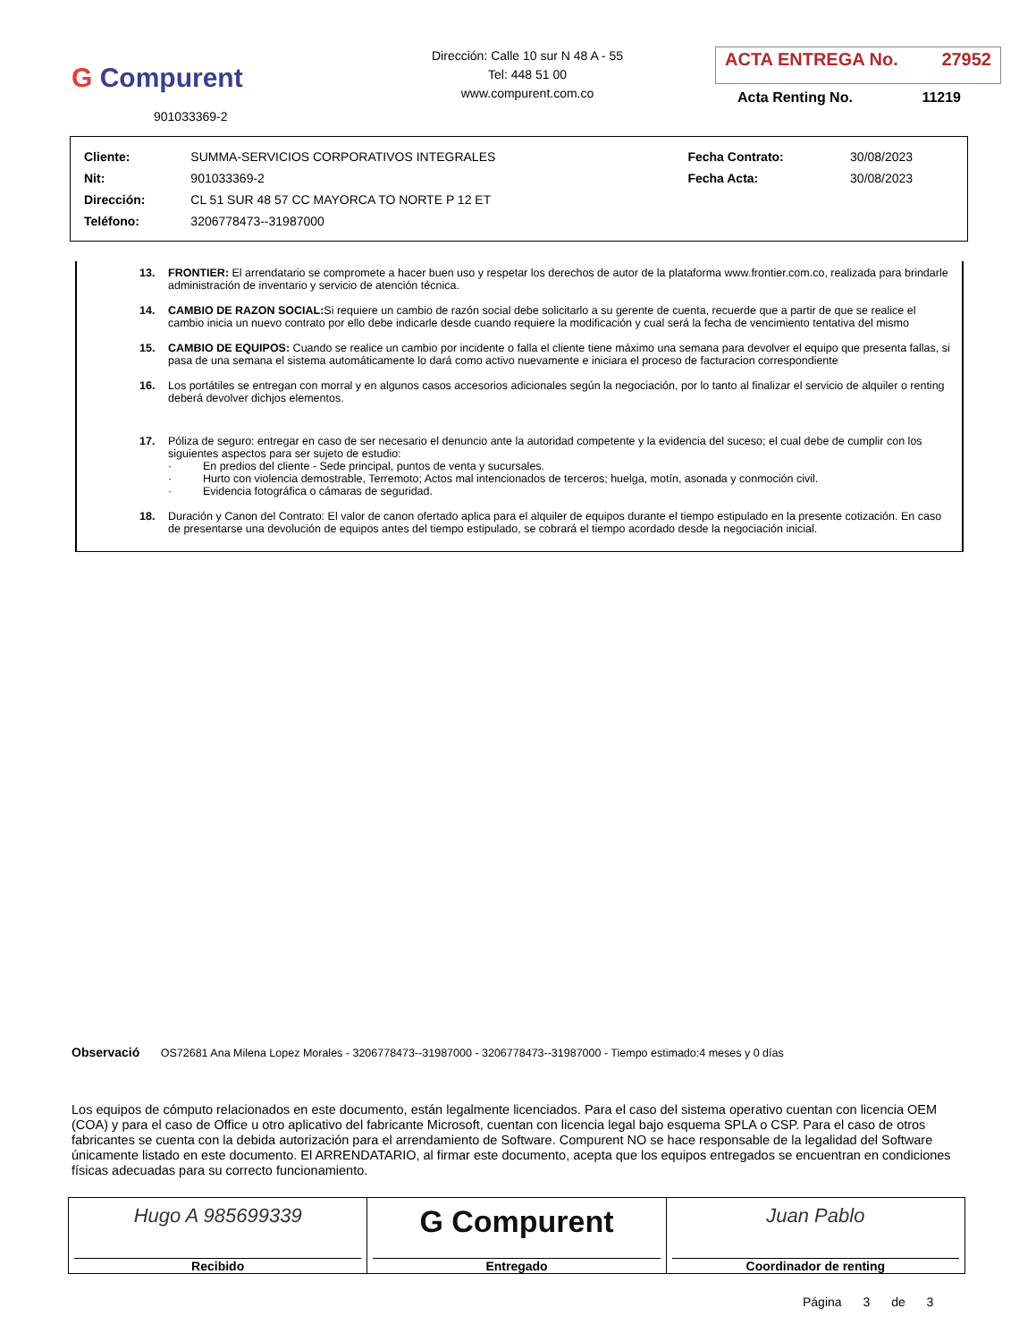G Compurent
901033369-2
Dirección: Calle 10 sur N 48 A - 55
Tel: 448 51 00
www.compurent.com.co
ACTA ENTREGA No. 27952
Acta Renting No. 11219
| Cliente: | SUMMA-SERVICIOS CORPORATIVOS INTEGRALES | Fecha Contrato: | 30/08/2023 |
| Nit: | 901033369-2 | Fecha Acta: | 30/08/2023 |
| Dirección: | CL 51 SUR 48 57 CC MAYORCA TO NORTE P 12 ET | | |
| Teléfono: | 3206778473--31987000 | | |
13. FRONTIER: El arrendatario se compromete a hacer buen uso y respetar los derechos de autor de la plataforma www.frontier.com.co, realizada para brindarle administración de inventario y servicio de atención técnica.
14. CAMBIO DE RAZON SOCIAL: Si requiere un cambio de razón social debe solicitarlo a su gerente de cuenta, recuerde que a partir de que se realice el cambio inicia un nuevo contrato por ello debe indicarle desde cuando requiere la modificación y cual será la fecha de vencimiento tentativa del mismo
15. CAMBIO DE EQUIPOS: Cuando se realice un cambio por incidente o falla el cliente tiene máximo una semana para devolver el equipo que presenta fallas, si pasa de una semana el sistema automáticamente lo dará como activo nuevamente e iniciara el proceso de facturacion correspondiente
16. Los portátiles se entregan con morral y en algunos casos accesorios adicionales según la negociación, por lo tanto al finalizar el servicio de alquiler o renting deberá devolver dichjos elementos.
17. Póliza de seguro: entregar en caso de ser necesario el denuncio ante la autoridad competente y la evidencia del suceso; el cual debe de cumplir con los siguientes aspectos para ser sujeto de estudio:
· En predios del cliente - Sede principal, puntos de venta y sucursales.
· Hurto con violencia demostrable, Terremoto; Actos mal intencionados de terceros; huelga, motín, asonada y conmoción civil.
· Evidencia fotográfica o cámaras de seguridad.
18. Duración y Canon del Contrato: El valor de canon ofertado aplica para el alquiler de equipos durante el tiempo estipulado en la presente cotización. En caso de presentarse una devolución de equipos antes del tiempo estipulado, se cobrará el tiempo acordado desde la negociación inicial.
Observació OS72681 Ana Milena Lopez Morales - 3206778473--31987000 - 3206778473--31987000 - Tiempo estimado:4 meses y 0 días
Los equipos de cómputo relacionados en este documento, están legalmente licenciados. Para el caso del sistema operativo cuentan con licencia OEM (COA) y para el caso de Office u otro aplicativo del fabricante Microsoft, cuentan con licencia legal bajo esquema SPLA o CSP. Para el caso de otros fabricantes se cuenta con la debida autorización para el arrendamiento de Software. Compurent NO se hace responsable de la legalidad del Software únicamente listado en este documento. El ARRENDATARIO, al firmar este documento, acepta que los equipos entregados se encuentran en condiciones físicas adecuadas para su correcto funcionamiento.
| Hugo A 985699339 Recibido | G Compurent Entregado | Juan Pablo Coordinador de renting |
Página 3 de 3